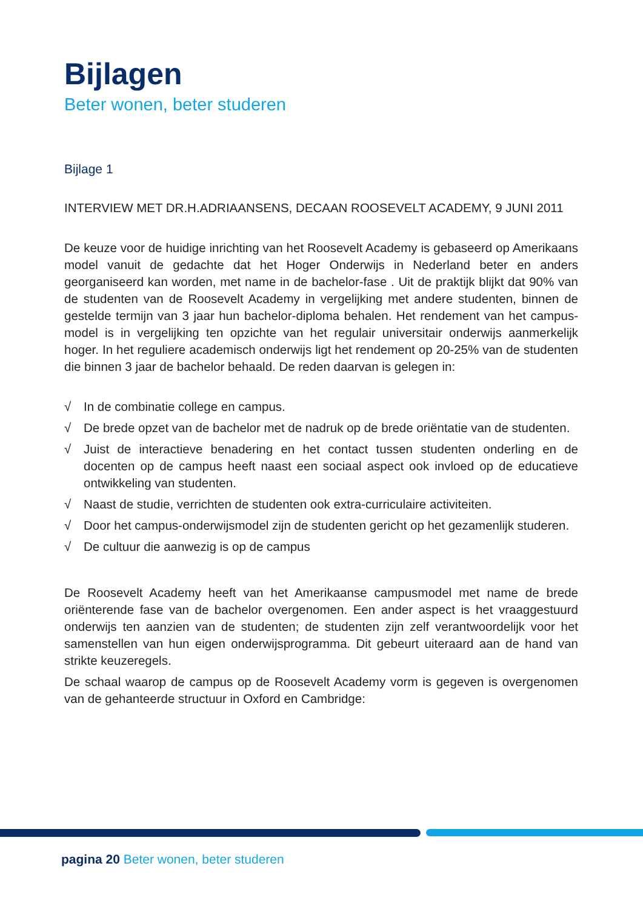Bijlagen
Beter wonen, beter studeren
Bijlage 1
INTERVIEW MET DR.H.ADRIAANSENS, DECAAN ROOSEVELT ACADEMY, 9 JUNI 2011
De keuze voor de huidige inrichting van het Roosevelt Academy is gebaseerd op Amerikaans model vanuit de gedachte dat het Hoger Onderwijs in Nederland beter en anders georganiseerd kan worden, met name in de bachelor-fase . Uit de praktijk blijkt dat 90% van de studenten van de Roosevelt Academy in vergelijking met andere studenten, binnen de gestelde termijn van 3 jaar hun bachelor-diploma behalen. Het rendement van het campus-model is in vergelijking ten opzichte van het regulair universitair onderwijs aanmerkelijk hoger. In het reguliere academisch onderwijs ligt het rendement op 20-25% van de studenten die binnen 3 jaar de bachelor behaald. De reden daarvan is gelegen in:
√ In de combinatie college en campus.
√ De brede opzet van de bachelor met de nadruk op de brede oriëntatie van de studenten.
√ Juist de interactieve benadering en het contact tussen studenten onderling en de docenten op de campus heeft naast een sociaal aspect ook invloed op de educatieve ontwikkeling van studenten.
√ Naast de studie, verrichten de studenten ook extra-curriculaire activiteiten.
√ Door het campus-onderwijsmodel zijn de studenten gericht op het gezamenlijk studeren.
√ De cultuur die aanwezig is op de campus
De Roosevelt Academy heeft van het Amerikaanse campusmodel met name de brede oriënterende fase van de bachelor overgenomen. Een ander aspect is het vraaggestuurd onderwijs ten aanzien van de studenten; de studenten zijn zelf verantwoordelijk voor het samenstellen van hun eigen onderwijsprogramma. Dit gebeurt uiteraard aan de hand van strikte keuzeregels.
De schaal waarop de campus op de Roosevelt Academy vorm is gegeven is overgenomen van de gehanteerde structuur in Oxford en Cambridge:
pagina 20 Beter wonen, beter studeren